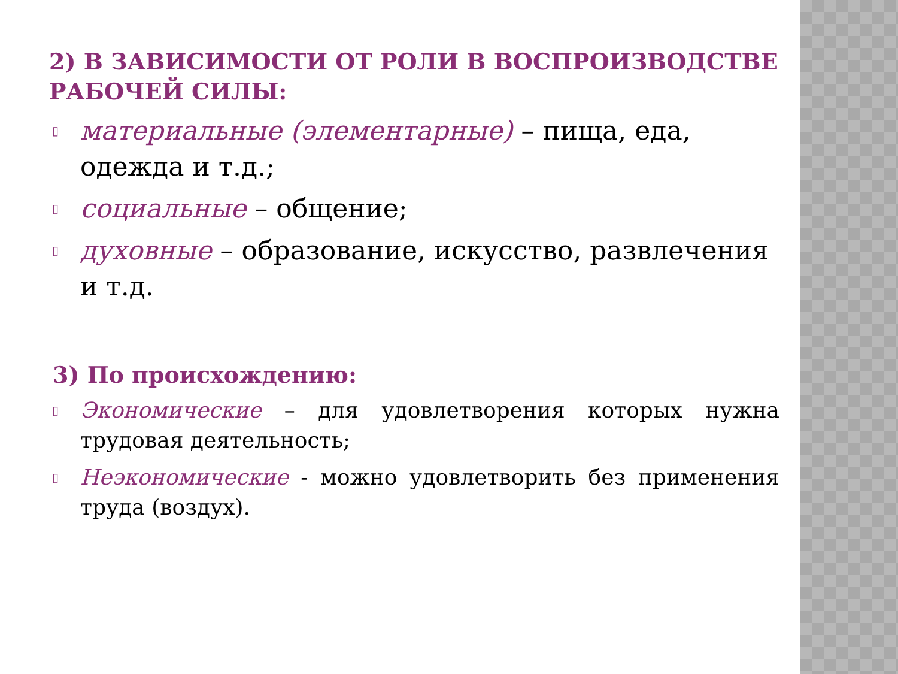2) В ЗАВИСИМОСТИ ОТ РОЛИ В ВОСПРОИЗВОДСТВЕ РАБОЧЕЙ СИЛЫ:
▯ материальные (элементарные) – пища, еда, одежда и т.д.;
▯ социальные – общение;
▯ духовные – образование, искусство, развлечения и т.д.
3) По происхождению:
▯ Экономические – для удовлетворения которых нужна трудовая деятельность;
▯ Неэкономические - можно удовлетворить без применения труда (воздух).